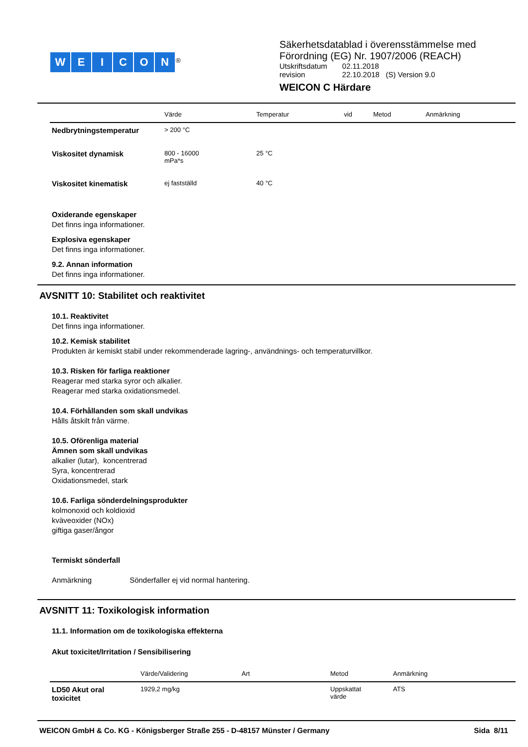WEICON<sup>®</sup>
Säkerhetsdatablad i överensstämmelse med
Förordning (EG) Nr. 1907/2006 (REACH)
| Utskriftsdatum | 02.11.2018 |
| revision | 22.10.2018 (S) Version 9.0 |
WEICON C Härdare
| | Värde | Temperatur | vid | Metod | Anmärkning |
| --- | --- | --- | --- | --- | --- |
| Nedbrytningstemperatur | > 200 °C | | | | |
| Viskositet dynamisk | 800 - 16000 mPa*s | 25 °C | | | |
| Viskositet kinematisk | ej fastställd | 40 °C | | | |
Oxiderande egenskaper
Det finns inga informationer.
Explosiva egenskaper
Det finns inga informationer.
9.2. Annan information
Det finns inga informationer.
AVSNITT 10: Stabilitet och reaktivitet
10.1. Reaktivitet
Det finns inga informationer.
10.2. Kemisk stabilitet
Produkten är kemiskt stabil under rekommenderade lagring-, användnings- och temperaturvillkor.
10.3. Risken för farliga reaktioner
Reagerar med starka syror och alkalier.
Reagerar med starka oxidationsmedel.
10.4. Förhållanden som skall undvikas
Hålls åtskilt från värme.
10.5. Oförenliga material
Ämnen som skall undvikas
alkalier (lutar), koncentrerad
Syra, koncentrerad
Oxidationsmedel, stark
10.6. Farliga sönderdelningsprodukter
kolmonoxid och koldioxid
kväveoxider (NOx)
giftiga gaser/ångor
Termiskt sönderfall
Anmärkning Sönderfaller ej vid normal hantering.
AVSNITT 11: Toxikologisk information
11.1. Information om de toxikologiska effekterna
Akut toxicitet/Irritation / Sensibilisering
| | Värde/Validering | Art | Metod | Anmärkning |
| --- | --- | --- | --- | --- |
| LD50 Akut oral toxicitet | 1929,2 mg/kg | | Uppskattat värde | ATS |
WEICON GmbH & Co. KG - Königsberger Straße 255 - D-48157 Münster / Germany Sida 8/11